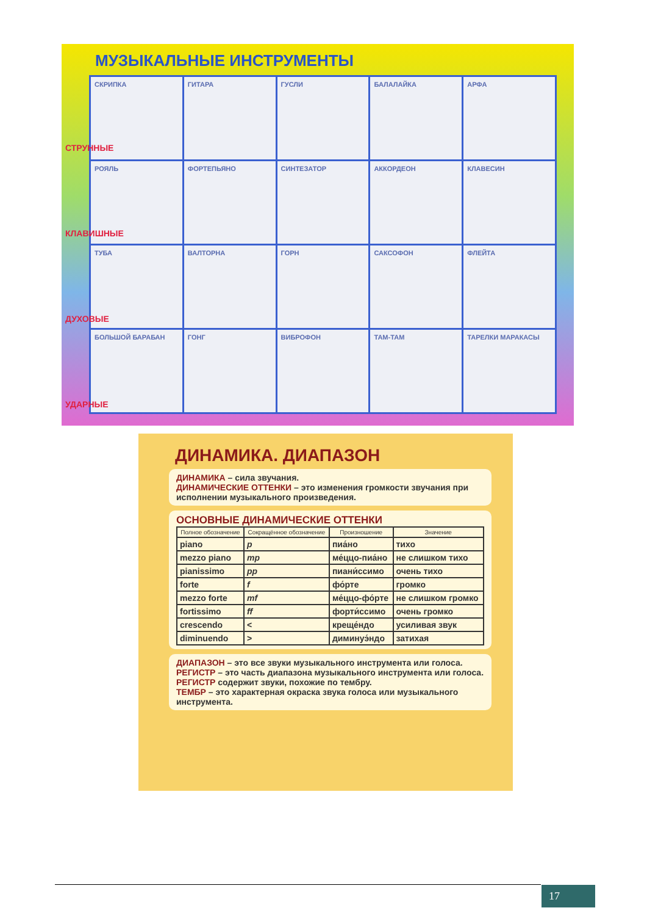МУЗЫКАЛЬНЫЕ ИНСТРУМЕНТЫ
СТРУННЫЕ
КЛАВИШНЫЕ
ДУХОВЫЕ
УДАРНЫЕ
СКРИПКА
ГИТАРА
ГУСЛИ
БАЛАЛАЙКА
АРФА
РОЯЛЬ
ФОРТЕПЬЯНО
СИНТЕЗАТОР
АККОРДЕОН
КЛАВЕСИН
ТУБА
ВАЛТОРНА
ГОРН
САКСОФОН
ФЛЕЙТА
БОЛЬШОЙ БАРАБАН
ГОНГ
ВИБРОФОН
ТАМ-ТАМ
ТАРЕЛКИ МАРАКАСЫ
ДИНАМИКА. ДИАПАЗОН
ДИНАМИКА – сила звучания.
ДИНАМИЧЕСКИЕ ОТТЕНКИ – это изменения громкости звучания при исполнении музыкального произведения.
ОСНОВНЫЕ ДИНАМИЧЕСКИЕ ОТТЕНКИ
| Полное обозначение | Сокращённое обозначение | Произношение | Значение |
| --- | --- | --- | --- |
| piano | p | пиа́но | тихо |
| mezzo piano | mp | ме́ццо-пиа́но | не слишком тихо |
| pianissimo | pp | пиани́ссимо | очень тихо |
| forte | f | фо́рте | громко |
| mezzo forte | mf | ме́ццо-фо́рте | не слишком громко |
| fortissimo | ff | форти́ссимо | очень громко |
| crescendo | < | креще́ндо | усиливая звук |
| diminuendo | > | диминуэ́ндо | затихая |
ДИАПАЗОН – это все звуки музыкального инструмента или голоса.
РЕГИСТР – это часть диапазона музыкального инструмента или голоса. РЕГИСТР содержит звуки, похожие по тембру.
ТЕМБР – это характерная окраска звука голоса или музыкального инструмента.
17